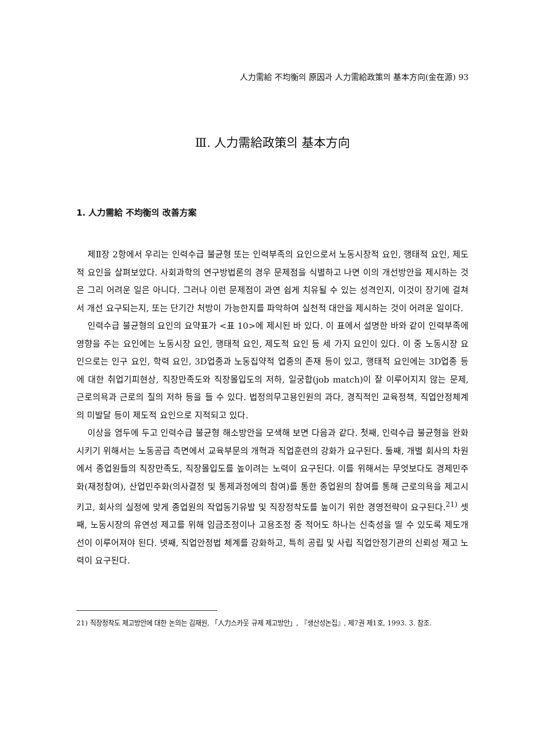人力需給 不均衡의 原因과 人力需給政策의 基本方向(金在源) 93
Ⅲ. 人力需給政策의 基本方向
1. 人力需給 不均衡의 改善方案
제Ⅱ장 2항에서 우리는 인력수급 불균형 또는 인력부족의 요인으로서 노동시장적 요인, 행태적 요인, 제도적 요인을 살펴보았다. 사회과학의 연구방법론의 경우 문제점을 식별하고 나면 이의 개선방안을 제시하는 것은 그리 어려운 일은 아니다. 그러나 이런 문제점이 과연 쉽게 치유될 수 있는 성격인지, 이것이 장기에 걸쳐서 개선 요구되는지, 또는 단기간 처방이 가능한지를 파악하여 실천적 대안을 제시하는 것이 어려운 일이다.
인력수급 불균형의 요인의 요약표가 <표 10>에 제시된 바 있다. 이 표에서 설명한 바와 같이 인력부족에 영향을 주는 요인에는 노동시장 요인, 행태적 요인, 제도적 요인 등 세 가지 요인이 있다. 이 중 노동시장 요인으로는 인구 요인, 학력 요인, 3D업종과 노동집약적 업종의 존재 등이 있고, 행태적 요인에는 3D업종 등에 대한 취업기피현상, 직장만족도와 직장몰입도의 저하, 일궁합(job match)이 잘 이루어지지 않는 문제, 근로의욕과 근로의 질의 저하 등을 들 수 있다. 법정의무고용인원의 과다, 경직적인 교육정책, 직업안정체계의 미발달 등이 제도적 요인으로 지적되고 있다.
이상을 염두에 두고 인력수급 불균형 해소방안을 모색해 보면 다음과 같다. 첫째, 인력수급 불균형을 완화시키기 위해서는 노동공급 측면에서 교육부문의 개혁과 직업훈련의 강화가 요구된다. 둘째, 개별 회사의 차원에서 종업원들의 직장만족도, 직장몰입도를 높이려는 노력이 요구된다. 이를 위해서는 무엇보다도 경제민주화(재정참여), 산업민주화(의사결정 및 통제과정에의 참여)를 통한 종업원의 참여를 통해 근로의욕을 제고시키고, 회사의 실정에 맞게 종업원의 작업동기유발 및 직장정착도를 높이기 위한 경영전략이 요구된다.<sup>21)</sup> 셋째, 노동시장의 유연성 제고를 위해 임금조정이나 고용조정 중 적어도 하나는 신축성을 띨 수 있도록 제도개선이 이루어져야 된다. 넷째, 직업안정법 체계를 강화하고, 특히 공립 및 사립 직업안정기관의 신뢰성 제고 노력이 요구된다.
21) 직장정착도 제고방안에 대한 논의는 김재원, 「人力스카웃 규제 제고방안」, 『생산성논집』, 제7권 제1호, 1993. 3. 참조.